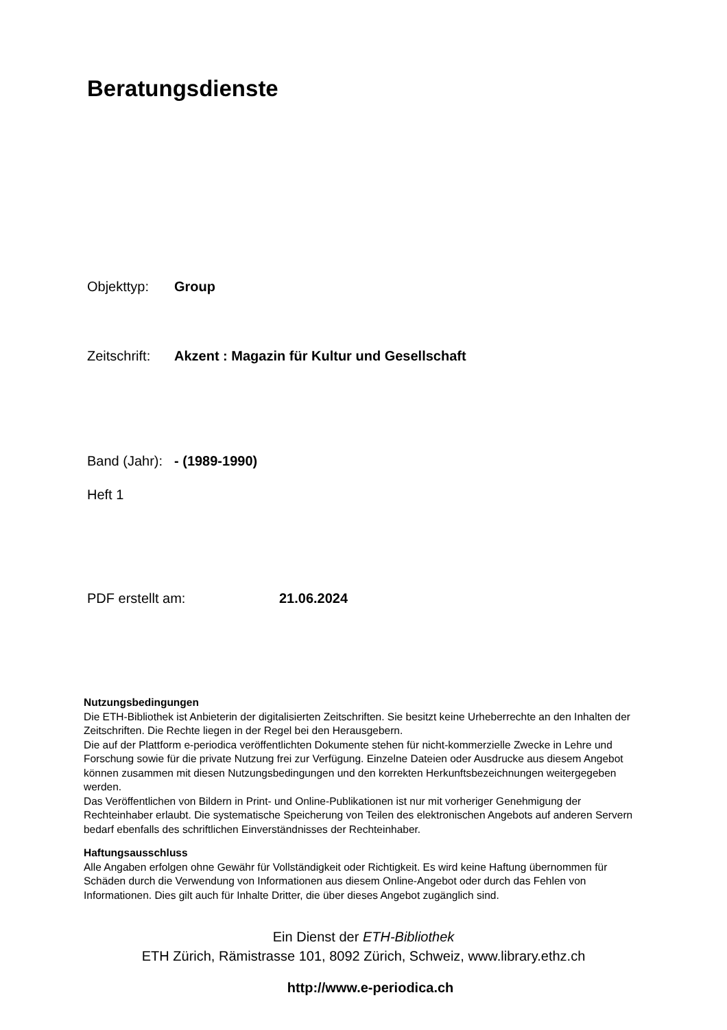Beratungsdienste
Objekttyp: Group
Zeitschrift: Akzent : Magazin für Kultur und Gesellschaft
Band (Jahr): - (1989-1990)
Heft 1
PDF erstellt am: 21.06.2024
Nutzungsbedingungen
Die ETH-Bibliothek ist Anbieterin der digitalisierten Zeitschriften. Sie besitzt keine Urheberrechte an den Inhalten der Zeitschriften. Die Rechte liegen in der Regel bei den Herausgebern.
Die auf der Plattform e-periodica veröffentlichten Dokumente stehen für nicht-kommerzielle Zwecke in Lehre und Forschung sowie für die private Nutzung frei zur Verfügung. Einzelne Dateien oder Ausdrucke aus diesem Angebot können zusammen mit diesen Nutzungsbedingungen und den korrekten Herkunftsbezeichnungen weitergegeben werden.
Das Veröffentlichen von Bildern in Print- und Online-Publikationen ist nur mit vorheriger Genehmigung der Rechteinhaber erlaubt. Die systematische Speicherung von Teilen des elektronischen Angebots auf anderen Servern bedarf ebenfalls des schriftlichen Einverständnisses der Rechteinhaber.
Haftungsausschluss
Alle Angaben erfolgen ohne Gewähr für Vollständigkeit oder Richtigkeit. Es wird keine Haftung übernommen für Schäden durch die Verwendung von Informationen aus diesem Online-Angebot oder durch das Fehlen von Informationen. Dies gilt auch für Inhalte Dritter, die über dieses Angebot zugänglich sind.
Ein Dienst der ETH-Bibliothek
ETH Zürich, Rämistrasse 101, 8092 Zürich, Schweiz, www.library.ethz.ch
http://www.e-periodica.ch